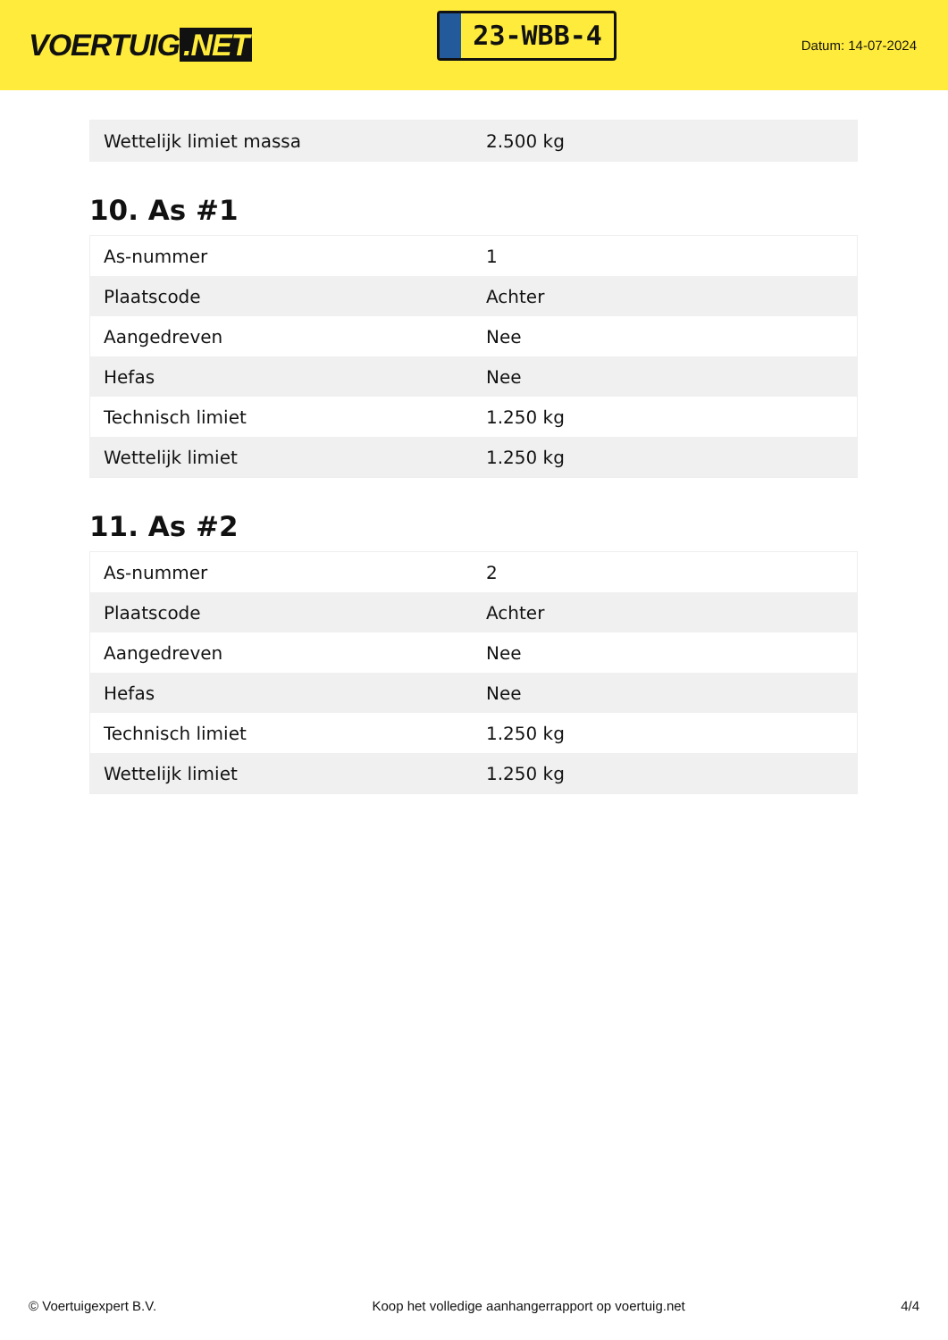VOERTUIG.NET
23-WBB-4
Datum: 14-07-2024
| Wettelijk limiet massa | 2.500 kg |
10. As #1
| As-nummer | 1 |
| Plaatscode | Achter |
| Aangedreven | Nee |
| Hefas | Nee |
| Technisch limiet | 1.250 kg |
| Wettelijk limiet | 1.250 kg |
11. As #2
| As-nummer | 2 |
| Plaatscode | Achter |
| Aangedreven | Nee |
| Hefas | Nee |
| Technisch limiet | 1.250 kg |
| Wettelijk limiet | 1.250 kg |
© Voertuigexpert B.V. Koop het volledige aanhangerrapport op voertuig.net 4/4